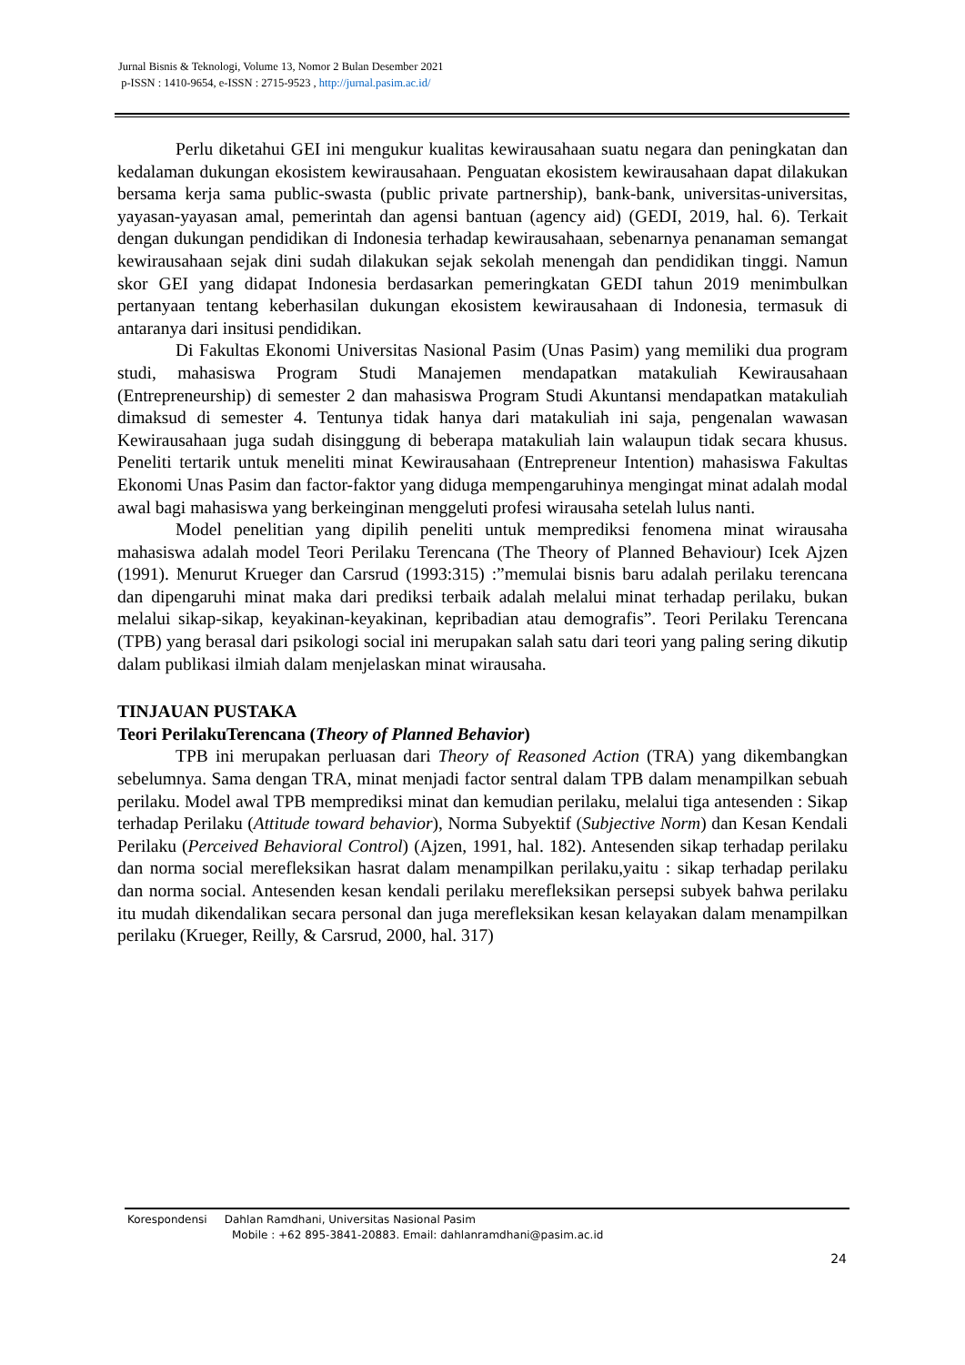Jurnal Bisnis & Teknologi, Volume 13, Nomor 2 Bulan Desember 2021
p-ISSN : 1410-9654, e-ISSN : 2715-9523 , http://jurnal.pasim.ac.id/
Perlu diketahui GEI ini mengukur kualitas kewirausahaan suatu negara dan peningkatan dan kedalaman dukungan ekosistem kewirausahaan. Penguatan ekosistem kewirausahaan dapat dilakukan bersama kerja sama public-swasta (public private partnership), bank-bank, universitas-universitas, yayasan-yayasan amal, pemerintah dan agensi bantuan (agency aid) (GEDI, 2019, hal. 6). Terkait dengan dukungan pendidikan di Indonesia terhadap kewirausahaan, sebenarnya penanaman semangat kewirausahaan sejak dini sudah dilakukan sejak sekolah menengah dan pendidikan tinggi. Namun skor GEI yang didapat Indonesia berdasarkan pemeringkatan GEDI tahun 2019 menimbulkan pertanyaan tentang keberhasilan dukungan ekosistem kewirausahaan di Indonesia, termasuk di antaranya dari insitusi pendidikan.
Di Fakultas Ekonomi Universitas Nasional Pasim (Unas Pasim) yang memiliki dua program studi, mahasiswa Program Studi Manajemen mendapatkan matakuliah Kewirausahaan (Entrepreneurship) di semester 2 dan mahasiswa Program Studi Akuntansi mendapatkan matakuliah dimaksud di semester 4. Tentunya tidak hanya dari matakuliah ini saja, pengenalan wawasan Kewirausahaan juga sudah disinggung di beberapa matakuliah lain walaupun tidak secara khusus. Peneliti tertarik untuk meneliti minat Kewirausahaan (Entrepreneur Intention) mahasiswa Fakultas Ekonomi Unas Pasim dan factor-faktor yang diduga mempengaruhinya mengingat minat adalah modal awal bagi mahasiswa yang berkeinginan menggeluti profesi wirausaha setelah lulus nanti.
Model penelitian yang dipilih peneliti untuk memprediksi fenomena minat wirausaha mahasiswa adalah model Teori Perilaku Terencana (The Theory of Planned Behaviour) Icek Ajzen (1991). Menurut Krueger dan Carsrud (1993:315) :”memulai bisnis baru adalah perilaku terencana dan dipengaruhi minat maka dari prediksi terbaik adalah melalui minat terhadap perilaku, bukan melalui sikap-sikap, keyakinan-keyakinan, kepribadian atau demografis”. Teori Perilaku Terencana (TPB) yang berasal dari psikologi social ini merupakan salah satu dari teori yang paling sering dikutip dalam publikasi ilmiah dalam menjelaskan minat wirausaha.
TINJAUAN PUSTAKA
Teori PerilakuTerencana (Theory of Planned Behavior)
TPB ini merupakan perluasan dari Theory of Reasoned Action (TRA) yang dikembangkan sebelumnya. Sama dengan TRA, minat menjadi factor sentral dalam TPB dalam menampilkan sebuah perilaku. Model awal TPB memprediksi minat dan kemudian perilaku, melalui tiga antesenden : Sikap terhadap Perilaku (Attitude toward behavior), Norma Subyektif (Subjective Norm) dan Kesan Kendali Perilaku (Perceived Behavioral Control) (Ajzen, 1991, hal. 182). Antesenden sikap terhadap perilaku dan norma social merefleksikan hasrat dalam menampilkan perilaku,yaitu : sikap terhadap perilaku dan norma social. Antesenden kesan kendali perilaku merefleksikan persepsi subyek bahwa perilaku itu mudah dikendalikan secara personal dan juga merefleksikan kesan kelayakan dalam menampilkan perilaku (Krueger, Reilly, & Carsrud, 2000, hal. 317)
Korespondensi Dahlan Ramdhani, Universitas Nasional Pasim
Mobile : +62 895-3841-20883. Email: dahlanramdhani@pasim.ac.id
24